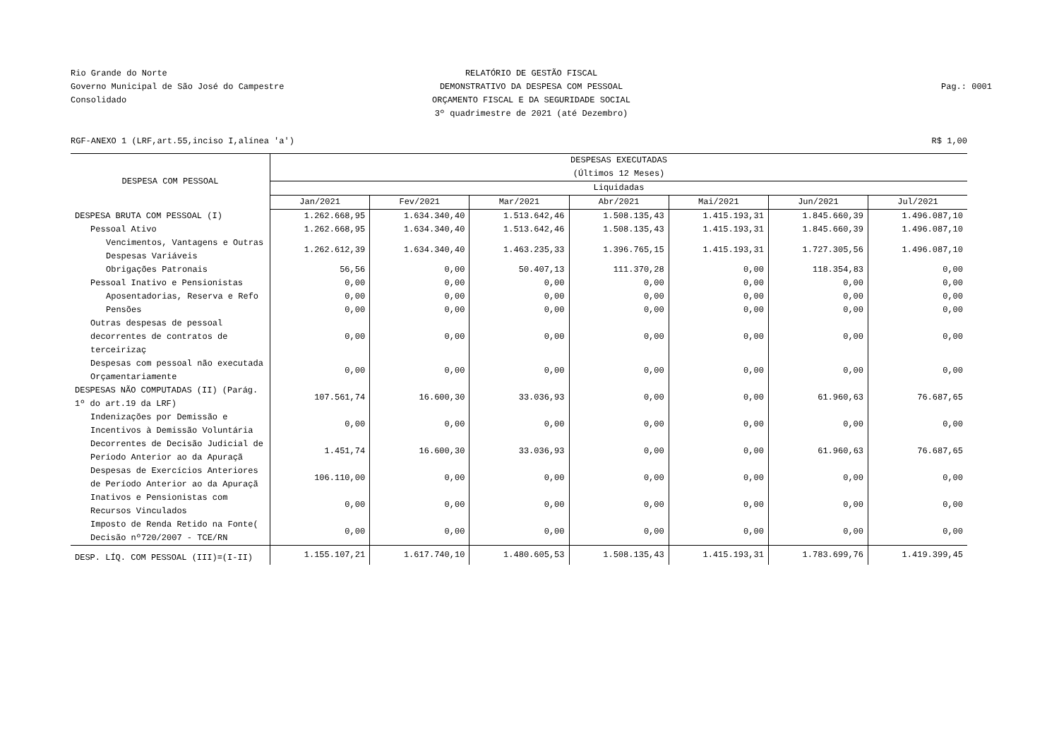Rio Grande do Norte
Governo Municipal de São José do Campestre
Consolidado
RELATÓRIO DE GESTÃO FISCAL
DEMONSTRATIVO DA DESPESA COM PESSOAL
ORÇAMENTO FISCAL E DA SEGURIDADE SOCIAL
3º quadrimestre de 2021 (até Dezembro)
Pag.: 0001
RGF-ANEXO 1 (LRF,art.55,inciso I,alínea 'a') R$ 1,00
| DESPESA COM PESSOAL | DESPESAS EXECUTADAS (Últimos 12 Meses) | | | | | | |
| --- | --- | --- | --- | --- | --- | --- | --- |
| | Liquidadas | | | | | | |
| | Jan/2021 | Fev/2021 | Mar/2021 | Abr/2021 | Mai/2021 | Jun/2021 | Jul/2021 |
| DESPESA BRUTA COM PESSOAL (I) | 1.262.668,95 | 1.634.340,40 | 1.513.642,46 | 1.508.135,43 | 1.415.193,31 | 1.845.660,39 | 1.496.087,10 |
| Pessoal Ativo | 1.262.668,95 | 1.634.340,40 | 1.513.642,46 | 1.508.135,43 | 1.415.193,31 | 1.845.660,39 | 1.496.087,10 |
| Vencimentos, Vantagens e Outras Despesas Variáveis | 1.262.612,39 | 1.634.340,40 | 1.463.235,33 | 1.396.765,15 | 1.415.193,31 | 1.727.305,56 | 1.496.087,10 |
| Obrigações Patronais | 56,56 | 0,00 | 50.407,13 | 111.370,28 | 0,00 | 118.354,83 | 0,00 |
| Pessoal Inativo e Pensionistas | 0,00 | 0,00 | 0,00 | 0,00 | 0,00 | 0,00 | 0,00 |
| Aposentadorias, Reserva e Refo | 0,00 | 0,00 | 0,00 | 0,00 | 0,00 | 0,00 | 0,00 |
| Pensões | 0,00 | 0,00 | 0,00 | 0,00 | 0,00 | 0,00 | 0,00 |
| Outras despesas de pessoal decorrentes de contratos de terceirizaç | 0,00 | 0,00 | 0,00 | 0,00 | 0,00 | 0,00 | 0,00 |
| Despesas com pessoal não executada Orçamentariamente | 0,00 | 0,00 | 0,00 | 0,00 | 0,00 | 0,00 | 0,00 |
| DESPESAS NÃO COMPUTADAS (II) (Parág. 1º do art.19 da LRF) | 107.561,74 | 16.600,30 | 33.036,93 | 0,00 | 0,00 | 61.960,63 | 76.687,65 |
| Indenizações por Demissão e Incentivos à Demissão Voluntária | 0,00 | 0,00 | 0,00 | 0,00 | 0,00 | 0,00 | 0,00 |
| Decorrentes de Decisão Judicial de Período Anterior ao da Apuraçã | 1.451,74 | 16.600,30 | 33.036,93 | 0,00 | 0,00 | 61.960,63 | 76.687,65 |
| Despesas de Exercícios Anteriores de Período Anterior ao da Apuraçã | 106.110,00 | 0,00 | 0,00 | 0,00 | 0,00 | 0,00 | 0,00 |
| Inativos e Pensionistas com Recursos Vinculados | 0,00 | 0,00 | 0,00 | 0,00 | 0,00 | 0,00 | 0,00 |
| Imposto de Renda Retido na Fonte( Decisão nº720/2007 - TCE/RN | 0,00 | 0,00 | 0,00 | 0,00 | 0,00 | 0,00 | 0,00 |
| DESP. LÍQ. COM PESSOAL (III)=(I-II) | 1.155.107,21 | 1.617.740,10 | 1.480.605,53 | 1.508.135,43 | 1.415.193,31 | 1.783.699,76 | 1.419.399,45 |